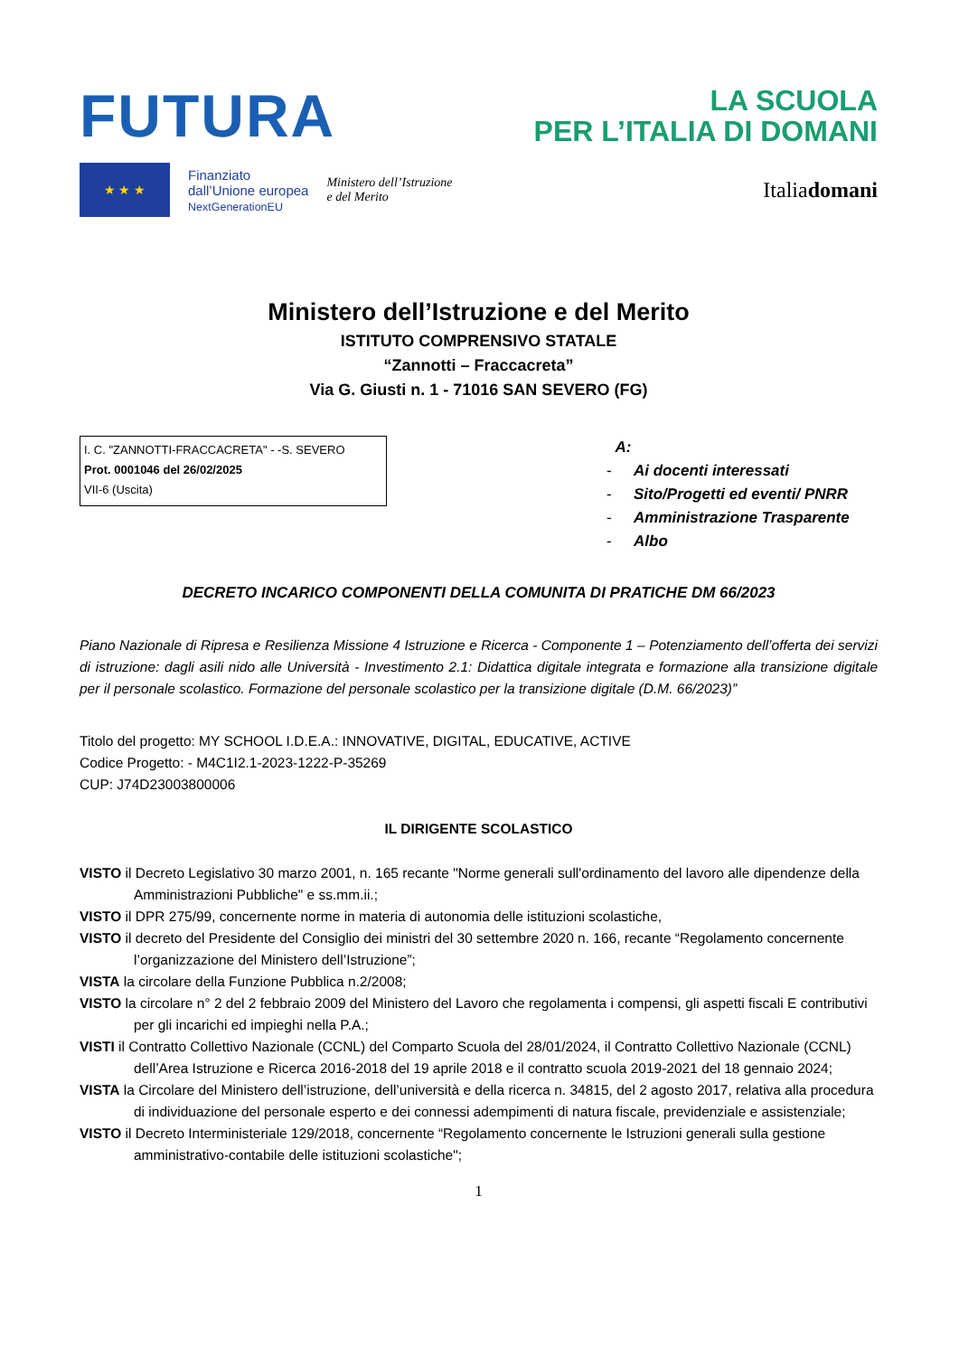FUTURA
LA SCUOLA
PER L’ITALIA DI DOMANI
★ ★ ★
Finanziato
dall’Unione europea
NextGenerationEU
Ministero dell’Istruzione
e del Merito
Italiadomani
Ministero dell’Istruzione e del Merito
ISTITUTO COMPRENSIVO STATALE
“Zannotti – Fraccacreta”
Via G. Giusti n. 1 - 71016 SAN SEVERO (FG)
I. C. "ZANNOTTI-FRACCACRETA" - -S. SEVERO
Prot. 0001046 del 26/02/2025
VII-6 (Uscita)
A:
- Ai docenti interessati
- Sito/Progetti ed eventi/ PNRR
- Amministrazione Trasparente
- Albo
DECRETO INCARICO COMPONENTI DELLA COMUNITA DI PRATICHE DM 66/2023
Piano Nazionale di Ripresa e Resilienza Missione 4 Istruzione e Ricerca - Componente 1 – Potenziamento dell’offerta dei servizi di istruzione: dagli asili nido alle Università - Investimento 2.1: Didattica digitale integrata e formazione alla transizione digitale per il personale scolastico. Formazione del personale scolastico per la transizione digitale (D.M. 66/2023)”
Titolo del progetto: MY SCHOOL I.D.E.A.: INNOVATIVE, DIGITAL, EDUCATIVE, ACTIVE
Codice Progetto: - M4C1I2.1-2023-1222-P-35269
CUP: J74D23003800006
IL DIRIGENTE SCOLASTICO
VISTO il Decreto Legislativo 30 marzo 2001, n. 165 recante "Norme generali sull'ordinamento del lavoro alle dipendenze della Amministrazioni Pubbliche" e ss.mm.ii.;
VISTO il DPR 275/99, concernente norme in materia di autonomia delle istituzioni scolastiche,
VISTO il decreto del Presidente del Consiglio dei ministri del 30 settembre 2020 n. 166, recante “Regolamento concernente l’organizzazione del Ministero dell’Istruzione”;
VISTA la circolare della Funzione Pubblica n.2/2008;
VISTO la circolare n° 2 del 2 febbraio 2009 del Ministero del Lavoro che regolamenta i compensi, gli aspetti fiscali E contributivi per gli incarichi ed impieghi nella P.A.;
VISTI il Contratto Collettivo Nazionale (CCNL) del Comparto Scuola del 28/01/2024, il Contratto Collettivo Nazionale (CCNL) dell’Area Istruzione e Ricerca 2016-2018 del 19 aprile 2018 e il contratto scuola 2019-2021 del 18 gennaio 2024;
VISTA la Circolare del Ministero dell’istruzione, dell’università e della ricerca n. 34815, del 2 agosto 2017, relativa alla procedura di individuazione del personale esperto e dei connessi adempimenti di natura fiscale, previdenziale e assistenziale;
VISTO il Decreto Interministeriale 129/2018, concernente “Regolamento concernente le Istruzioni generali sulla gestione amministrativo-contabile delle istituzioni scolastiche";
1